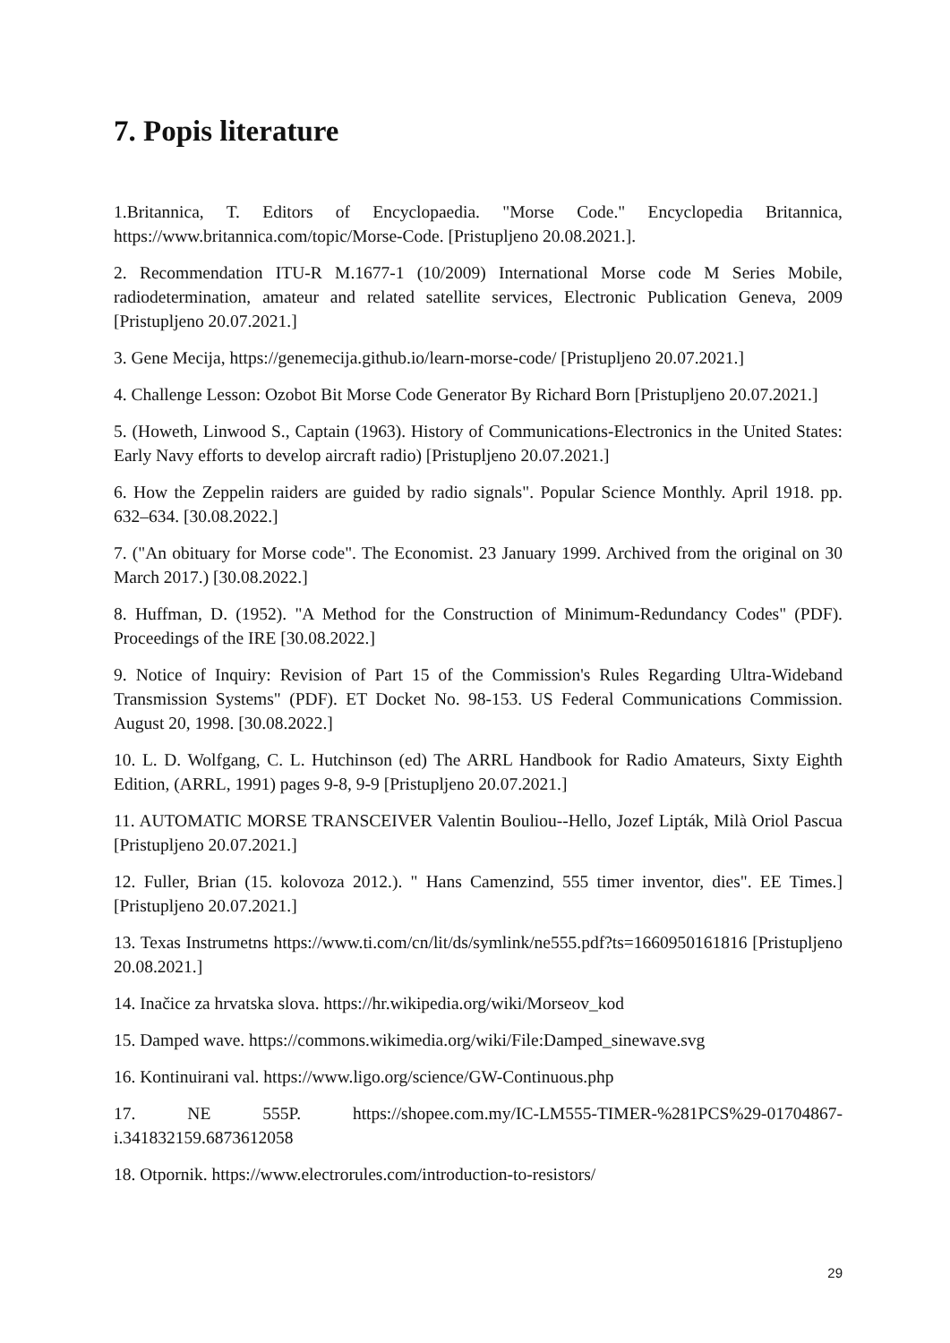7. Popis literature
1.Britannica, T. Editors of Encyclopaedia. "Morse Code." Encyclopedia Britannica, https://www.britannica.com/topic/Morse-Code. [Pristupljeno 20.08.2021.].
2. Recommendation ITU-R M.1677-1 (10/2009) International Morse code M Series Mobile, radiodetermination, amateur and related satellite services, Electronic Publication Geneva, 2009 [Pristupljeno 20.07.2021.]
3. Gene Mecija, https://genemecija.github.io/learn-morse-code/ [Pristupljeno 20.07.2021.]
4. Challenge Lesson: Ozobot Bit Morse Code Generator By Richard Born [Pristupljeno 20.07.2021.]
5. (Howeth, Linwood S., Captain (1963). History of Communications-Electronics in the United States: Early Navy efforts to develop aircraft radio) [Pristupljeno 20.07.2021.]
6. How the Zeppelin raiders are guided by radio signals". Popular Science Monthly. April 1918. pp. 632–634. [30.08.2022.]
7. ("An obituary for Morse code". The Economist. 23 January 1999. Archived from the original on 30 March 2017.) [30.08.2022.]
8. Huffman, D. (1952). "A Method for the Construction of Minimum-Redundancy Codes" (PDF). Proceedings of the IRE [30.08.2022.]
9. Notice of Inquiry: Revision of Part 15 of the Commission's Rules Regarding Ultra-Wideband Transmission Systems" (PDF). ET Docket No. 98-153. US Federal Communications Commission. August 20, 1998. [30.08.2022.]
10. L. D. Wolfgang, C. L. Hutchinson (ed) The ARRL Handbook for Radio Amateurs, Sixty Eighth Edition, (ARRL, 1991) pages 9-8, 9-9 [Pristupljeno 20.07.2021.]
11. AUTOMATIC MORSE TRANSCEIVER Valentin Bouliou--Hello, Jozef Lipták, Milà Oriol Pascua [Pristupljeno 20.07.2021.]
12. Fuller, Brian (15. kolovoza 2012.). " Hans Camenzind, 555 timer inventor, dies". EE Times.] [Pristupljeno 20.07.2021.]
13. Texas Instrumetns https://www.ti.com/cn/lit/ds/symlink/ne555.pdf?ts=1660950161816 [Pristupljeno 20.08.2021.]
14. Inačice za hrvatska slova. https://hr.wikipedia.org/wiki/Morseov_kod
15. Damped wave. https://commons.wikimedia.org/wiki/File:Damped_sinewave.svg
16. Kontinuirani val. https://www.ligo.org/science/GW-Continuous.php
17. NE 555P. https://shopee.com.my/IC-LM555-TIMER-%281PCS%29-01704867-i.341832159.6873612058
18. Otpornik. https://www.electrorules.com/introduction-to-resistors/
29